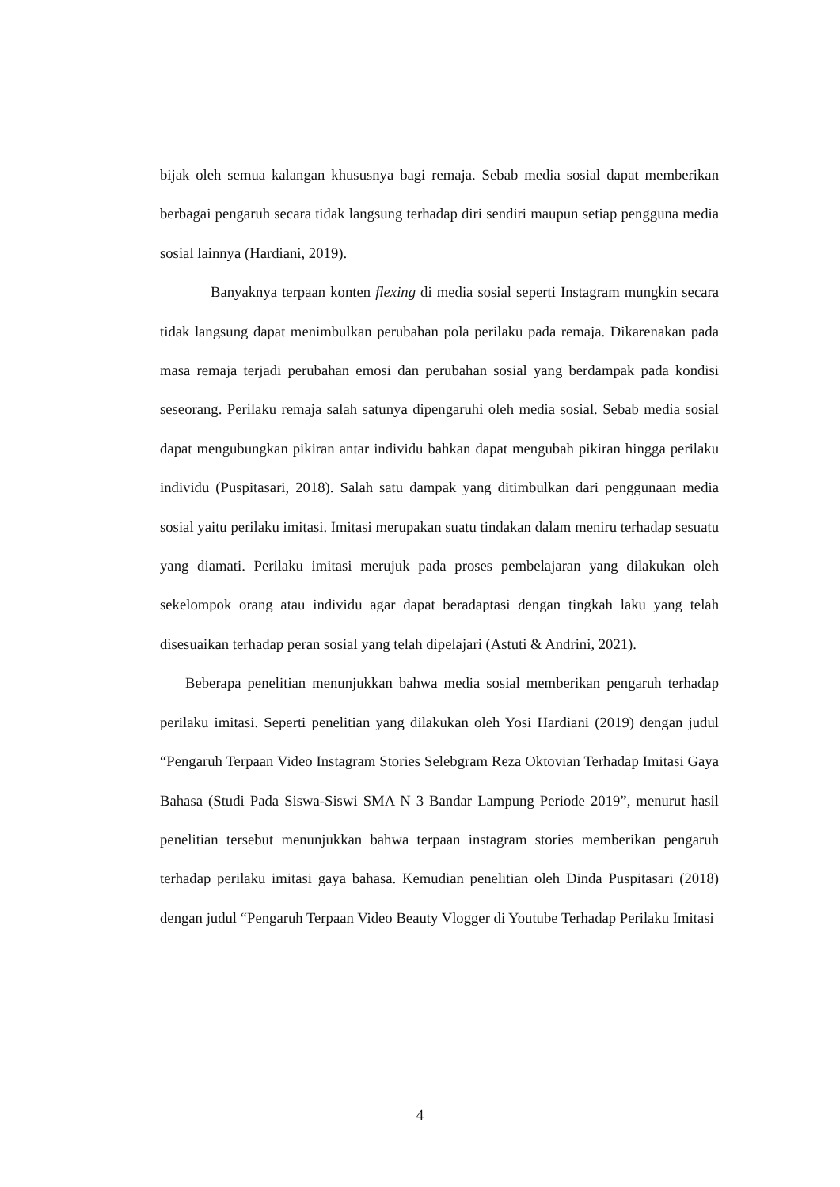bijak oleh semua kalangan khususnya bagi remaja. Sebab media sosial dapat memberikan berbagai pengaruh secara tidak langsung terhadap diri sendiri maupun setiap pengguna media sosial lainnya (Hardiani, 2019).
Banyaknya terpaan konten flexing di media sosial seperti Instagram mungkin secara tidak langsung dapat menimbulkan perubahan pola perilaku pada remaja. Dikarenakan pada masa remaja terjadi perubahan emosi dan perubahan sosial yang berdampak pada kondisi seseorang. Perilaku remaja salah satunya dipengaruhi oleh media sosial. Sebab media sosial dapat mengubungkan pikiran antar individu bahkan dapat mengubah pikiran hingga perilaku individu (Puspitasari, 2018). Salah satu dampak yang ditimbulkan dari penggunaan media sosial yaitu perilaku imitasi. Imitasi merupakan suatu tindakan dalam meniru terhadap sesuatu yang diamati. Perilaku imitasi merujuk pada proses pembelajaran yang dilakukan oleh sekelompok orang atau individu agar dapat beradaptasi dengan tingkah laku yang telah disesuaikan terhadap peran sosial yang telah dipelajari (Astuti & Andrini, 2021).
Beberapa penelitian menunjukkan bahwa media sosial memberikan pengaruh terhadap perilaku imitasi. Seperti penelitian yang dilakukan oleh Yosi Hardiani (2019) dengan judul “Pengaruh Terpaan Video Instagram Stories Selebgram Reza Oktovian Terhadap Imitasi Gaya Bahasa (Studi Pada Siswa-Siswi SMA N 3 Bandar Lampung Periode 2019”, menurut hasil penelitian tersebut menunjukkan bahwa terpaan instagram stories memberikan pengaruh terhadap perilaku imitasi gaya bahasa. Kemudian penelitian oleh Dinda Puspitasari (2018) dengan judul “Pengaruh Terpaan Video Beauty Vlogger di Youtube Terhadap Perilaku Imitasi
4